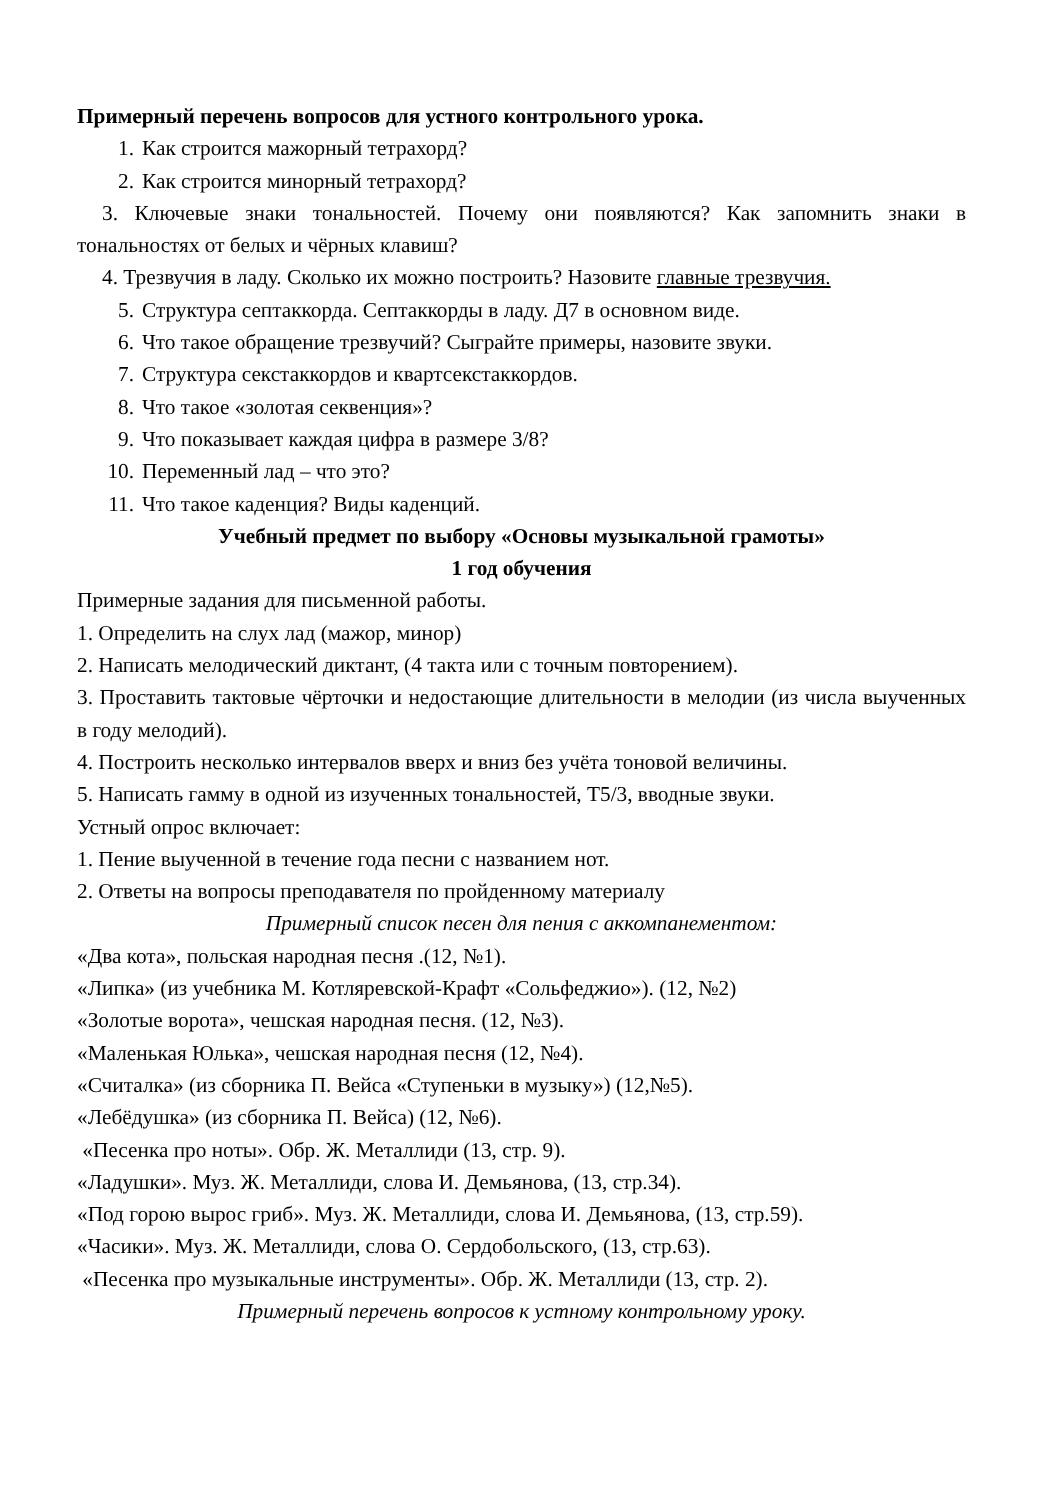Примерный перечень вопросов для устного контрольного урока.
1. Как строится мажорный тетрахорд?
2. Как строится минорный тетрахорд?
3. Ключевые знаки тональностей. Почему они появляются? Как запомнить знаки в тональностях от белых и чёрных клавиш?
4. Трезвучия в ладу. Сколько их можно построить? Назовите главные трезвучия.
5. Структура септаккорда. Септаккорды в ладу. Д7 в основном виде.
6. Что такое обращение трезвучий? Сыграйте примеры, назовите звуки.
7. Структура секстаккордов и квартсекстаккордов.
8. Что такое «золотая секвенция»?
9. Что показывает каждая цифра в размере 3/8?
10. Переменный лад – что это?
11. Что такое каденция? Виды каденций.
Учебный предмет по выбору «Основы музыкальной грамоты»
1 год обучения
Примерные задания для письменной работы.
1. Определить на слух лад (мажор, минор)
2. Написать мелодический диктант, (4 такта или с точным повторением).
3. Проставить тактовые чёрточки и недостающие длительности в мелодии (из числа выученных в году мелодий).
4. Построить несколько интервалов вверх и вниз без учёта тоновой величины.
5. Написать гамму в одной из изученных тональностей, Т5/3, вводные звуки.
Устный опрос включает:
1. Пение выученной в течение года песни с названием нот.
2. Ответы на вопросы преподавателя по пройденному материалу
Примерный список песен для пения с аккомпанементом:
«Два кота», польская народная песня .(12, №1).
«Липка» (из учебника М. Котляревской-Крафт «Сольфеджио»). (12, №2)
«Золотые ворота», чешская народная песня. (12, №3).
«Маленькая Юлька», чешская народная песня (12, №4).
«Считалка» (из сборника П. Вейса «Ступеньки в музыку») (12,№5).
«Лебёдушка» (из сборника П. Вейса) (12, №6).
«Песенка про ноты». Обр. Ж. Металлиди (13, стр. 9).
«Ладушки». Муз. Ж. Металлиди, слова И. Демьянова, (13, стр.34).
«Под горою вырос гриб». Муз. Ж. Металлиди, слова И. Демьянова, (13, стр.59).
«Часики». Муз. Ж. Металлиди, слова О. Сердобольского, (13, стр.63).
«Песенка про музыкальные инструменты». Обр. Ж. Металлиди (13, стр. 2).
Примерный перечень вопросов к устному контрольному уроку.